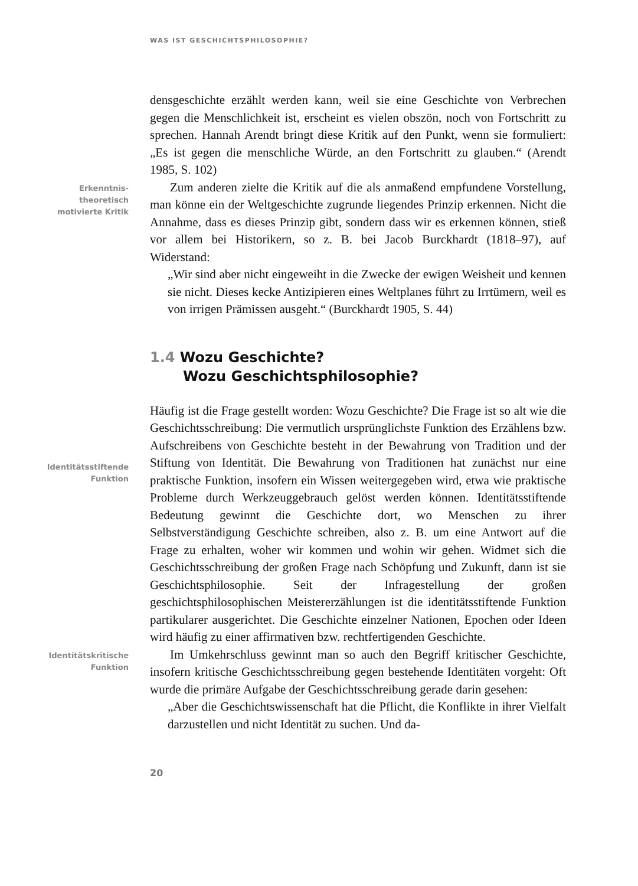WAS IST GESCHICHTSPHILOSOPHIE?
densgeschichte erzählt werden kann, weil sie eine Geschichte von Verbrechen gegen die Menschlichkeit ist, erscheint es vielen obszön, noch von Fortschritt zu sprechen. Hannah Arendt bringt diese Kritik auf den Punkt, wenn sie formuliert: „Es ist gegen die menschliche Würde, an den Fortschritt zu glauben.“ (Arendt 1985, S. 102)
Erkenntnis-
theoretisch
motivierte Kritik
Zum anderen zielte die Kritik auf die als anmaßend empfundene Vorstellung, man könne ein der Weltgeschichte zugrunde liegendes Prinzip erkennen. Nicht die Annahme, dass es dieses Prinzip gibt, sondern dass wir es erkennen können, stieß vor allem bei Historikern, so z. B. bei Jacob Burckhardt (1818–97), auf Widerstand:
„Wir sind aber nicht eingeweiht in die Zwecke der ewigen Weisheit und kennen sie nicht. Dieses kecke Antizipieren eines Weltplanes führt zu Irrtümern, weil es von irrigen Prämissen ausgeht.“ (Burckhardt 1905, S. 44)
1.4 Wozu Geschichte?
Wozu Geschichtsphilosophie?
Identitätsstiftende
Funktion
Häufig ist die Frage gestellt worden: Wozu Geschichte? Die Frage ist so alt wie die Geschichtsschreibung: Die vermutlich ursprünglichste Funktion des Erzählens bzw. Aufschreibens von Geschichte besteht in der Bewahrung von Tradition und der Stiftung von Identität. Die Bewahrung von Traditionen hat zunächst nur eine praktische Funktion, insofern ein Wissen weitergegeben wird, etwa wie praktische Probleme durch Werkzeuggebrauch gelöst werden können. Identitätsstiftende Bedeutung gewinnt die Geschichte dort, wo Menschen zu ihrer Selbstverständigung Geschichte schreiben, also z. B. um eine Antwort auf die Frage zu erhalten, woher wir kommen und wohin wir gehen. Widmet sich die Geschichtsschreibung der großen Frage nach Schöpfung und Zukunft, dann ist sie Geschichtsphilosophie. Seit der Infragestellung der großen geschichtsphilosophischen Meistererzählungen ist die identitätsstiftende Funktion partikularer ausgerichtet. Die Geschichte einzelner Nationen, Epochen oder Ideen wird häufig zu einer affirmativen bzw. rechtfertigenden Geschichte.
Identitätskritische
Funktion
Im Umkehrschluss gewinnt man so auch den Begriff kritischer Geschichte, insofern kritische Geschichtsschreibung gegen bestehende Identitäten vorgeht: Oft wurde die primäre Aufgabe der Geschichtsschreibung gerade darin gesehen:
„Aber die Geschichtswissenschaft hat die Pflicht, die Konflikte in ihrer Vielfalt darzustellen und nicht Identität zu suchen. Und da-
20